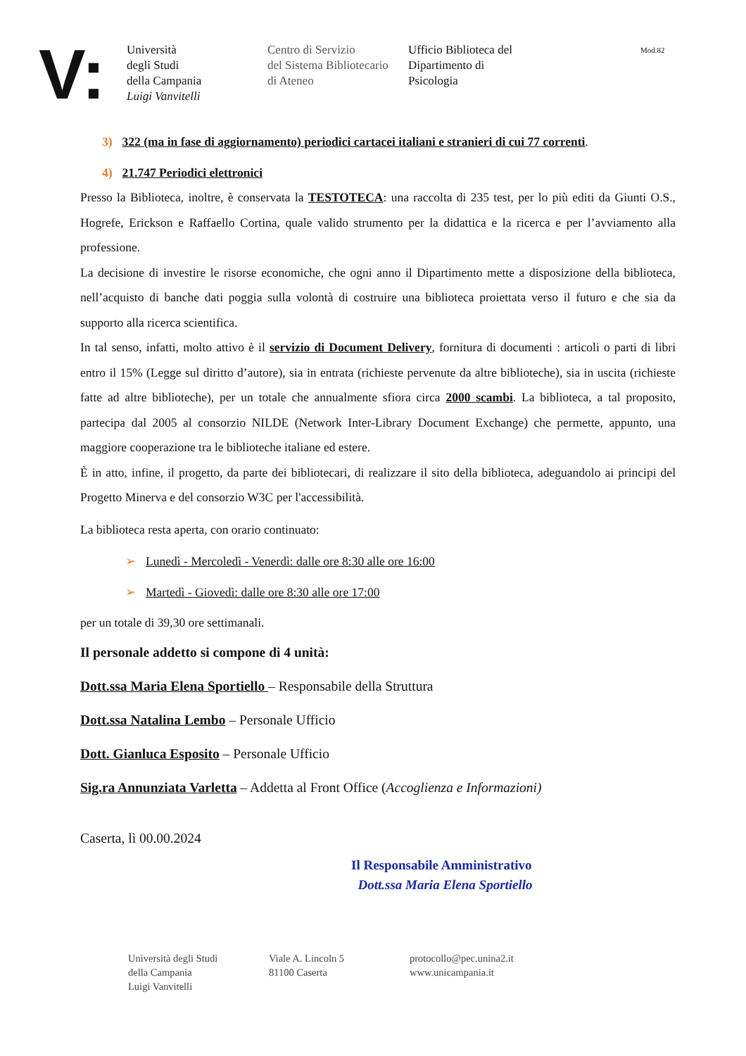V:
Università
degli Studi
della Campania
Luigi Vanvitelli
Centro di Servizio
del Sistema Bibliotecario
di Ateneo
Ufficio Biblioteca del
Dipartimento di
Psicologia
Mod.82
3) 322 (ma in fase di aggiornamento) periodici cartacei italiani e stranieri di cui 77 correnti.
4) 21.747 Periodici elettronici
Presso la Biblioteca, inoltre, è conservata la TESTOTECA: una raccolta di 235 test, per lo più editi da Giunti O.S., Hogrefe, Erickson e Raffaello Cortina, quale valido strumento per la didattica e la ricerca e per l’avviamento alla professione.
La decisione di investire le risorse economiche, che ogni anno il Dipartimento mette a disposizione della biblioteca, nell’acquisto di banche dati poggia sulla volontà di costruire una biblioteca proiettata verso il futuro e che sia da supporto alla ricerca scientifica.
In tal senso, infatti, molto attivo è il servizio di Document Delivery, fornitura di documenti : articoli o parti di libri entro il 15% (Legge sul diritto d’autore), sia in entrata (richieste pervenute da altre biblioteche), sia in uscita (richieste fatte ad altre biblioteche), per un totale che annualmente sfiora circa 2000 scambi. La biblioteca, a tal proposito, partecipa dal 2005 al consorzio NILDE (Network Inter-Library Document Exchange) che permette, appunto, una maggiore cooperazione tra le biblioteche italiane ed estere.
È in atto, infine, il progetto, da parte dei bibliotecari, di realizzare il sito della biblioteca, adeguandolo ai principi del Progetto Minerva e del consorzio W3C per l'accessibilità.
La biblioteca resta aperta, con orario continuato:
➢ Lunedì - Mercoledì - Venerdì: dalle ore 8:30 alle ore 16:00
➢ Martedì - Giovedì: dalle ore 8:30 alle ore 17:00
per un totale di 39,30 ore settimanali.
Il personale addetto si compone di 4 unità:
Dott.ssa Maria Elena Sportiello – Responsabile della Struttura
Dott.ssa Natalina Lembo – Personale Ufficio
Dott. Gianluca Esposito – Personale Ufficio
Sig.ra Annunziata Varletta – Addetta al Front Office (Accoglienza e Informazioni)
Caserta, lì 00.00.2024
Il Responsabile Amministrativo
Dott.ssa Maria Elena Sportiello
Università degli Studi
della Campania
Luigi Vanvitelli
Viale A. Lincoln 5
81100 Caserta
protocollo@pec.unina2.it
www.unicampania.it